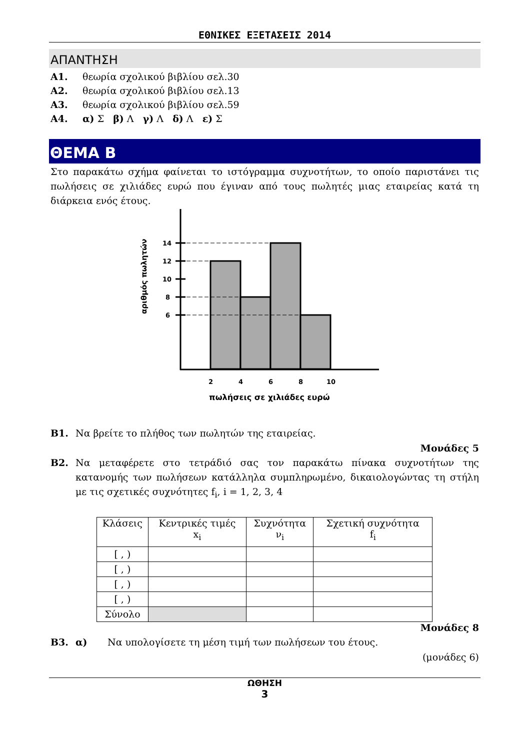ΕΘΝΙΚΕΣ ΕΞΕΤΑΣΕΙΣ 2014
ΑΠΑΝΤΗΣΗ
Α1. θεωρία σχολικού βιβλίου σελ.30
Α2. θεωρία σχολικού βιβλίου σελ.13
Α3. θεωρία σχολικού βιβλίου σελ.59
Α4. α) Σ β) Λ γ) Λ δ) Λ ε) Σ
ΘΕΜΑ Β
Στο παρακάτω σχήμα φαίνεται το ιστόγραμμα συχνοτήτων, το οποίο παριστάνει τις πωλήσεις σε χιλιάδες ευρώ που έγιναν από τους πωλητές μιας εταιρείας κατά τη διάρκεια ενός έτους.
αριθμός πωλητών
14
12
10
8
6
2
4
6
8
10
πωλήσεις σε χιλιάδες ευρώ
Β1. Να βρείτε το πλήθος των πωλητών της εταιρείας.
Μονάδες 5
Β2. Να μεταφέρετε στο τετράδιό σας τον παρακάτω πίνακα συχνοτήτων της κατανομής των πωλήσεων κατάλληλα συμπληρωμένο, δικαιολογώντας τη στήλη με τις σχετικές συχνότητες f<sub>i</sub>, i = 1, 2, 3, 4
| Κλάσεις | Κεντρικές τιμές x<sub>i</sub> | Συχνότητα ν<sub>i</sub> | Σχετική συχνότητα f<sub>i</sub> |
| [ , ) | | | |
| [ , ) | | | |
| [ , ) | | | |
| [ , ) | | | |
| Σύνολο | | | |
Μονάδες 8
Β3. α) Να υπολογίσετε τη μέση τιμή των πωλήσεων του έτους.
(μονάδες 6)
ΩΘΗΣΗ
3